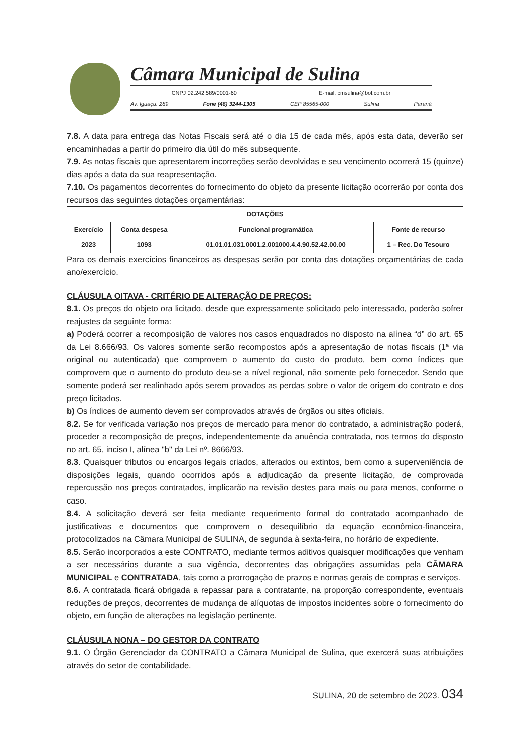Câmara Municipal de Sulina
CNPJ 02.242.589/0001-60 E-mail. cmsulina@bol.com.br
Av. Iguaçu. 289 Fone (46) 3244-1305 CEP 85565-000 Sulina Paraná
7.8. A data para entrega das Notas Fiscais será até o dia 15 de cada mês, após esta data, deverão ser encaminhadas a partir do primeiro dia útil do mês subsequente.
7.9. As notas fiscais que apresentarem incorreções serão devolvidas e seu vencimento ocorrerá 15 (quinze) dias após a data da sua reapresentação.
7.10. Os pagamentos decorrentes do fornecimento do objeto da presente licitação ocorrerão por conta dos recursos das seguintes dotações orçamentárias:
| DOTAÇÕES | | | |
| --- | --- | --- | --- |
| Exercício | Conta despesa | Funcional programática | Fonte de recurso |
| 2023 | 1093 | 01.01.01.031.0001.2.001000.4.4.90.52.42.00.00 | 1 – Rec. Do Tesouro |
Para os demais exercícios financeiros as despesas serão por conta das dotações orçamentárias de cada ano/exercício.
CLÁUSULA OITAVA - CRITÉRIO DE ALTERAÇÃO DE PREÇOS:
8.1. Os preços do objeto ora licitado, desde que expressamente solicitado pelo interessado, poderão sofrer reajustes da seguinte forma:
a) Poderá ocorrer a recomposição de valores nos casos enquadrados no disposto na alínea “d” do art. 65 da Lei 8.666/93. Os valores somente serão recompostos após a apresentação de notas fiscais (1ª via original ou autenticada) que comprovem o aumento do custo do produto, bem como índices que comprovem que o aumento do produto deu-se a nível regional, não somente pelo fornecedor. Sendo que somente poderá ser realinhado após serem provados as perdas sobre o valor de origem do contrato e dos preço licitados.
b) Os índices de aumento devem ser comprovados através de órgãos ou sites oficiais.
8.2. Se for verificada variação nos preços de mercado para menor do contratado, a administração poderá, proceder a recomposição de preços, independentemente da anuência contratada, nos termos do disposto no art. 65, inciso I, alínea "b" da Lei nº. 8666/93.
8.3. Quaisquer tributos ou encargos legais criados, alterados ou extintos, bem como a superveniência de disposições legais, quando ocorridos após a adjudicação da presente licitação, de comprovada repercussão nos preços contratados, implicarão na revisão destes para mais ou para menos, conforme o caso.
8.4. A solicitação deverá ser feita mediante requerimento formal do contratado acompanhado de justificativas e documentos que comprovem o desequilíbrio da equação econômico-financeira, protocolizados na Câmara Municipal de SULINA, de segunda à sexta-feira, no horário de expediente.
8.5. Serão incorporados a este CONTRATO, mediante termos aditivos quaisquer modificações que venham a ser necessários durante a sua vigência, decorrentes das obrigações assumidas pela CÂMARA MUNICIPAL e CONTRATADA, tais como a prorrogação de prazos e normas gerais de compras e serviços.
8.6. A contratada ficará obrigada a repassar para a contratante, na proporção correspondente, eventuais reduções de preços, decorrentes de mudança de alíquotas de impostos incidentes sobre o fornecimento do objeto, em função de alterações na legislação pertinente.
CLÁUSULA NONA – DO GESTOR DA CONTRATO
9.1. O Órgão Gerenciador da CONTRATO a Câmara Municipal de Sulina, que exercerá suas atribuições através do setor de contabilidade.
SULINA, 20 de setembro de 2023. 034